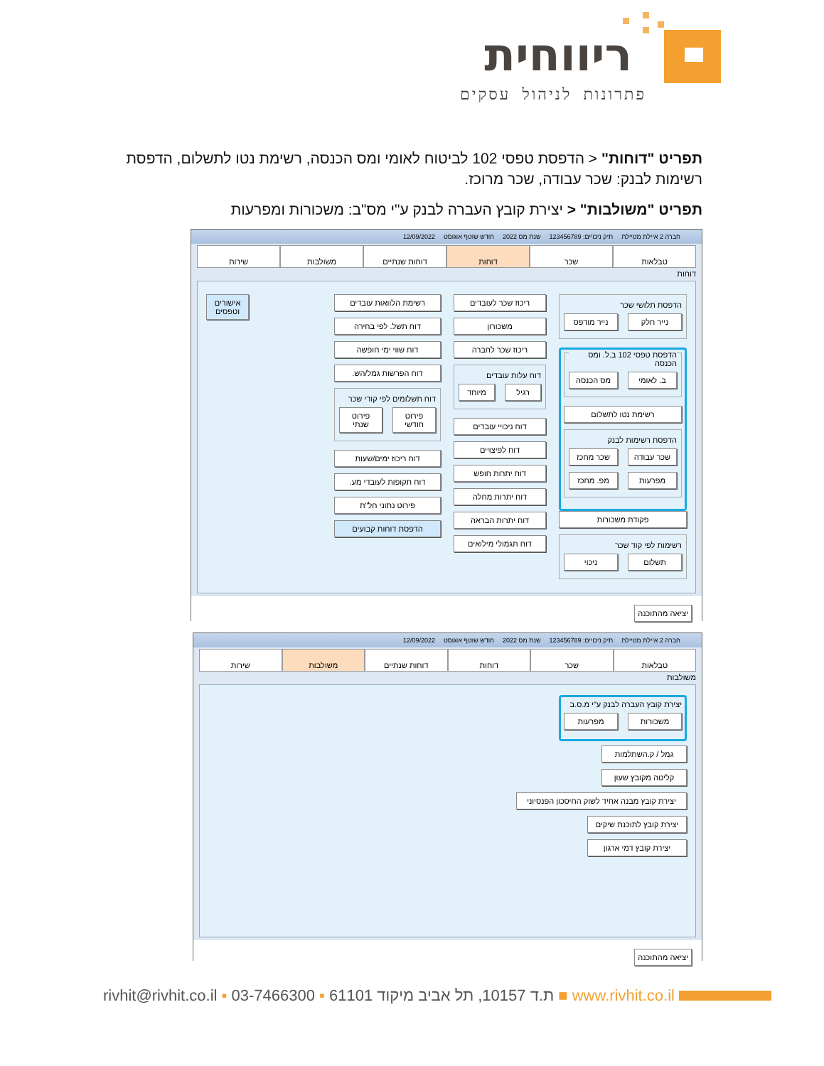ריווחית
פתרונות לניהול עסקים
תפריט "דוחות" < הדפסת טפסי 102 לביטוח לאומי ומס הכנסה, רשימת נטו לתשלום, הדפסת רשימות לבנק: שכר עבודה, שכר מרוכז.
תפריט "משולבות" < יצירת קובץ העברה לבנק ע"י מס"ב: משכורות ומפרעות
חברה 2 איילת מטיילת תיק ניכויים: 123456789 שנת מס 2022 חודש שוטף אוגוסט 12/09/2022
טבלאות שכר דוחות דוחות שנתיים משולבות שירות
דוחות
הדפסת תלושי שכר
נייר חלק נייר מודפס
הדפסת טפסי 102 ב.ל. ומס הכנסה
ב. לאומי מס הכנסה
רשימת נטו לתשלום
הדפסת רשימות לבנק
שכר עבודה שכר מחכז
מפרעות מפ. מחכז
פקודת משכורות
רשימות לפי קוד שכר
תשלום ניכוי
ריכוז שכר לעובדים
משכורון
ריכוז שכר לחברה
דוח עלות עובדים
רגיל מיוחד
דוח ניכויי עובדים
דוח לפיצויים
דוח יתרות חופש
דוח יתרות מחלה
דוח יתרות הבראה
דוח תגמולי מילואים
רשימת הלוואות עובדים
דוח תשל. לפי בחירה
דוח שווי ימי חופשה
דוח הפרשות גמל/הש.
דוח תשלומים לפי קודי שכר
פירוט חודשי פירוט שנתי
דוח ריכוז ימים/שעות
דוח תקופות לעובדי מע.
פירוט נתוני חל"ת
הדפסת דוחות קבועים
אישורים וטפסים
יציאה מהתוכנה
חברה 2 איילת מטיילת תיק ניכויים: 123456789 שנת מס 2022 חודש שוטף אוגוסט 12/09/2022
טבלאות שכר דוחות דוחות שנתיים משולבות שירות
משולבות
יצירת קובץ העברה לבנק ע"י מ.ס.ב
משכורות מפרעות
גמל / ק.השתלמות
קליטה מקובץ שעון
יצירת קובץ מבנה אחיד לשוק החיסכון הפנסיוני
יצירת קובץ לתוכנת שיקים
יצירת קובץ דמי ארגון
יציאה מהתוכנה
rivhit@rivhit.co.il ▪ ת.ד 10157, תל אביב מיקוד 61101 ▪ 03-7466300 ■ www.rivhit.co.il